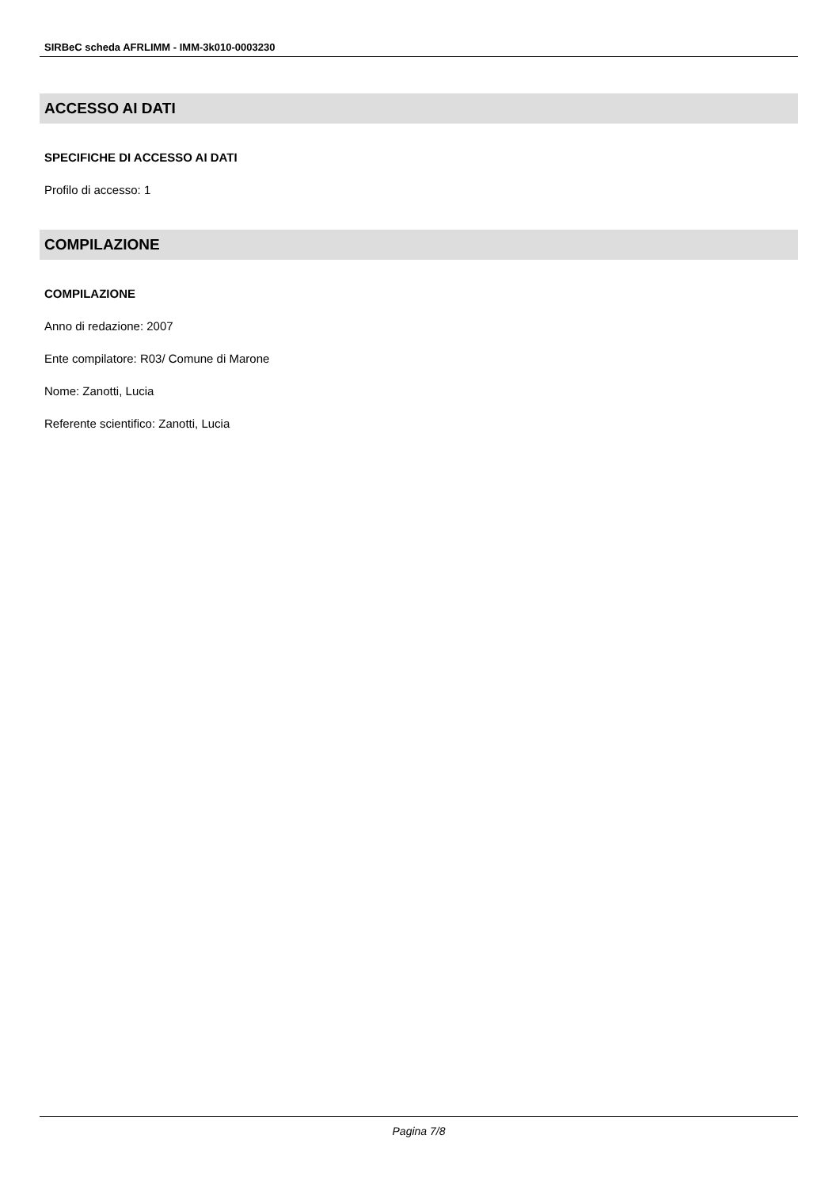SIRBeC scheda AFRLIMM - IMM-3k010-0003230
ACCESSO AI DATI
SPECIFICHE DI ACCESSO AI DATI
Profilo di accesso: 1
COMPILAZIONE
COMPILAZIONE
Anno di redazione: 2007
Ente compilatore: R03/ Comune di Marone
Nome: Zanotti, Lucia
Referente scientifico: Zanotti, Lucia
Pagina 7/8